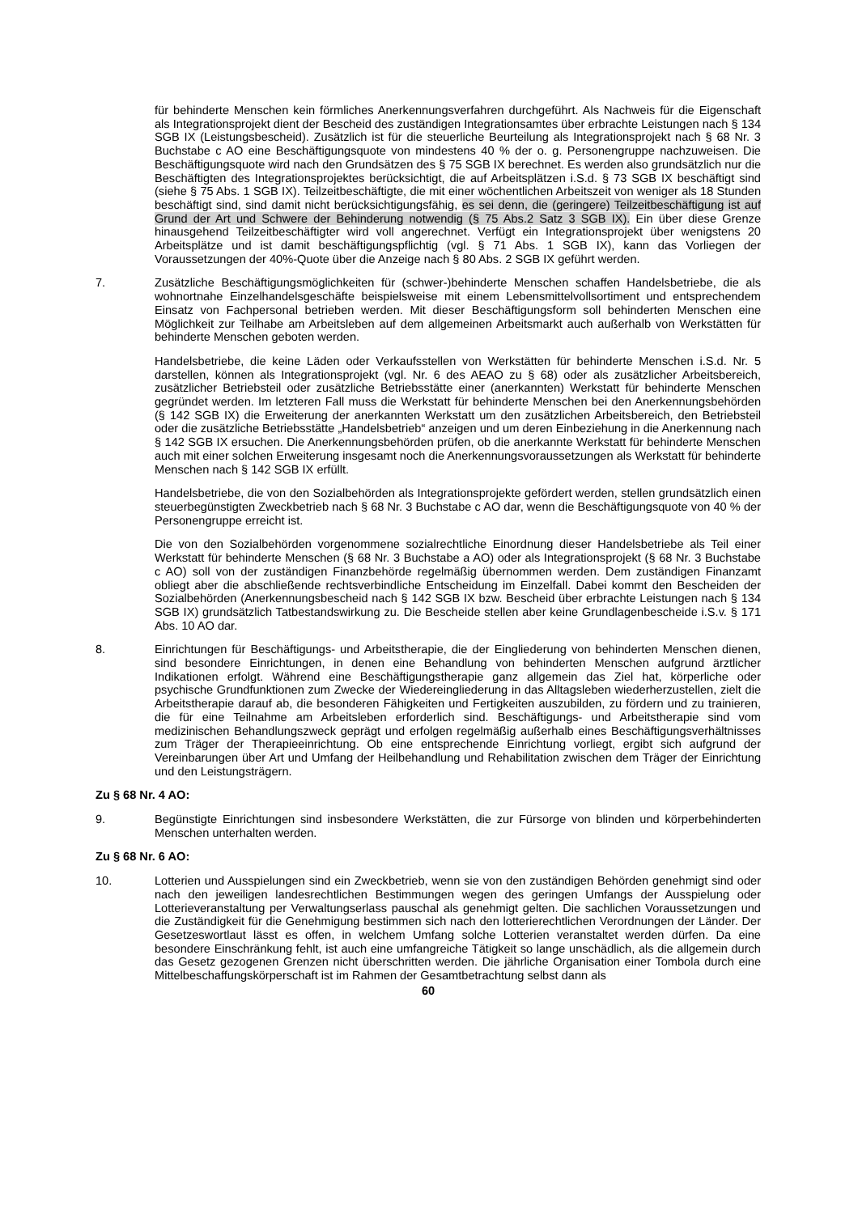für behinderte Menschen kein förmliches Anerkennungsverfahren durchgeführt. Als Nachweis für die Eigenschaft als Integrationsprojekt dient der Bescheid des zuständigen Integrationsamtes über erbrachte Leistungen nach § 134 SGB IX (Leistungsbescheid). Zusätzlich ist für die steuerliche Beurteilung als Integrationsprojekt nach § 68 Nr. 3 Buchstabe c AO eine Beschäftigungsquote von mindestens 40 % der o. g. Personengruppe nachzuweisen. Die Beschäftigungsquote wird nach den Grundsätzen des § 75 SGB IX berechnet. Es werden also grundsätzlich nur die Beschäftigten des Integrationsprojektes berücksichtigt, die auf Arbeitsplätzen i.S.d. § 73 SGB IX beschäftigt sind (siehe § 75 Abs. 1 SGB IX). Teilzeitbeschäftigte, die mit einer wöchentlichen Arbeitszeit von weniger als 18 Stunden beschäftigt sind, sind damit nicht berücksichtigungsfähig, es sei denn, die (geringere) Teilzeitbeschäftigung ist auf Grund der Art und Schwere der Behinderung notwendig (§ 75 Abs.2 Satz 3 SGB IX). Ein über diese Grenze hinausgehend Teilzeitbeschäftigter wird voll angerechnet. Verfügt ein Integrationsprojekt über wenigstens 20 Arbeitsplätze und ist damit beschäftigungspflichtig (vgl. § 71 Abs. 1 SGB IX), kann das Vorliegen der Voraussetzungen der 40%-Quote über die Anzeige nach § 80 Abs. 2 SGB IX geführt werden.
7. Zusätzliche Beschäftigungsmöglichkeiten für (schwer-)behinderte Menschen schaffen Handelsbetriebe, die als wohnortnahe Einzelhandelsgeschäfte beispielsweise mit einem Lebensmittelvollsortiment und entsprechendem Einsatz von Fachpersonal betrieben werden. Mit dieser Beschäftigungsform soll behinderten Menschen eine Möglichkeit zur Teilhabe am Arbeitsleben auf dem allgemeinen Arbeitsmarkt auch außerhalb von Werkstätten für behinderte Menschen geboten werden.
Handelsbetriebe, die keine Läden oder Verkaufsstellen von Werkstätten für behinderte Menschen i.S.d. Nr. 5 darstellen, können als Integrationsprojekt (vgl. Nr. 6 des AEAO zu § 68) oder als zusätzlicher Arbeitsbereich, zusätzlicher Betriebsteil oder zusätzliche Betriebsstätte einer (anerkannten) Werkstatt für behinderte Menschen gegründet werden. Im letzteren Fall muss die Werkstatt für behinderte Menschen bei den Anerkennungsbehörden (§ 142 SGB IX) die Erweiterung der anerkannten Werkstatt um den zusätzlichen Arbeitsbereich, den Betriebsteil oder die zusätzliche Betriebsstätte „Handelsbetrieb“ anzeigen und um deren Einbeziehung in die Anerkennung nach § 142 SGB IX ersuchen. Die Anerkennungsbehörden prüfen, ob die anerkannte Werkstatt für behinderte Menschen auch mit einer solchen Erweiterung insgesamt noch die Anerkennungsvoraussetzungen als Werkstatt für behinderte Menschen nach § 142 SGB IX erfüllt.
Handelsbetriebe, die von den Sozialbehörden als Integrationsprojekte gefördert werden, stellen grundsätzlich einen steuerbegünstigten Zweckbetrieb nach § 68 Nr. 3 Buchstabe c AO dar, wenn die Beschäftigungsquote von 40 % der Personengruppe erreicht ist.
Die von den Sozialbehörden vorgenommene sozialrechtliche Einordnung dieser Handelsbetriebe als Teil einer Werkstatt für behinderte Menschen (§ 68 Nr. 3 Buchstabe a AO) oder als Integrationsprojekt (§ 68 Nr. 3 Buchstabe c AO) soll von der zuständigen Finanzbehörde regelmäßig übernommen werden. Dem zuständigen Finanzamt obliegt aber die abschließende rechtsverbindliche Entscheidung im Einzelfall. Dabei kommt den Bescheiden der Sozialbehörden (Anerkennungsbescheid nach § 142 SGB IX bzw. Bescheid über erbrachte Leistungen nach § 134 SGB IX) grundsätzlich Tatbestandswirkung zu. Die Bescheide stellen aber keine Grundlagenbescheide i.S.v. § 171 Abs. 10 AO dar.
8. Einrichtungen für Beschäftigungs- und Arbeitstherapie, die der Eingliederung von behinderten Menschen dienen, sind besondere Einrichtungen, in denen eine Behandlung von behinderten Menschen aufgrund ärztlicher Indikationen erfolgt. Während eine Beschäftigungstherapie ganz allgemein das Ziel hat, körperliche oder psychische Grundfunktionen zum Zwecke der Wiedereingliederung in das Alltagsleben wiederherzustellen, zielt die Arbeitstherapie darauf ab, die besonderen Fähigkeiten und Fertigkeiten auszubilden, zu fördern und zu trainieren, die für eine Teilnahme am Arbeitsleben erforderlich sind. Beschäftigungs- und Arbeitstherapie sind vom medizinischen Behandlungszweck geprägt und erfolgen regelmäßig außerhalb eines Beschäftigungsverhältnisses zum Träger der Therapieeinrichtung. Ob eine entsprechende Einrichtung vorliegt, ergibt sich aufgrund der Vereinbarungen über Art und Umfang der Heilbehandlung und Rehabilitation zwischen dem Träger der Einrichtung und den Leistungsträgern.
Zu § 68 Nr. 4 AO:
9. Begünstigte Einrichtungen sind insbesondere Werkstätten, die zur Fürsorge von blinden und körperbehinderten Menschen unterhalten werden.
Zu § 68 Nr. 6 AO:
10. Lotterien und Ausspielungen sind ein Zweckbetrieb, wenn sie von den zuständigen Behörden genehmigt sind oder nach den jeweiligen landesrechtlichen Bestimmungen wegen des geringen Umfangs der Ausspielung oder Lotterieveranstaltung per Verwaltungserlass pauschal als genehmigt gelten. Die sachlichen Voraussetzungen und die Zuständigkeit für die Genehmigung bestimmen sich nach den lotterierechtlichen Verordnungen der Länder. Der Gesetzeswortlaut lässt es offen, in welchem Umfang solche Lotterien veranstaltet werden dürfen. Da eine besondere Einschränkung fehlt, ist auch eine umfangreiche Tätigkeit so lange unschädlich, als die allgemein durch das Gesetz gezogenen Grenzen nicht überschritten werden. Die jährliche Organisation einer Tombola durch eine Mittelbeschaffungskörperschaft ist im Rahmen der Gesamtbetrachtung selbst dann als
60